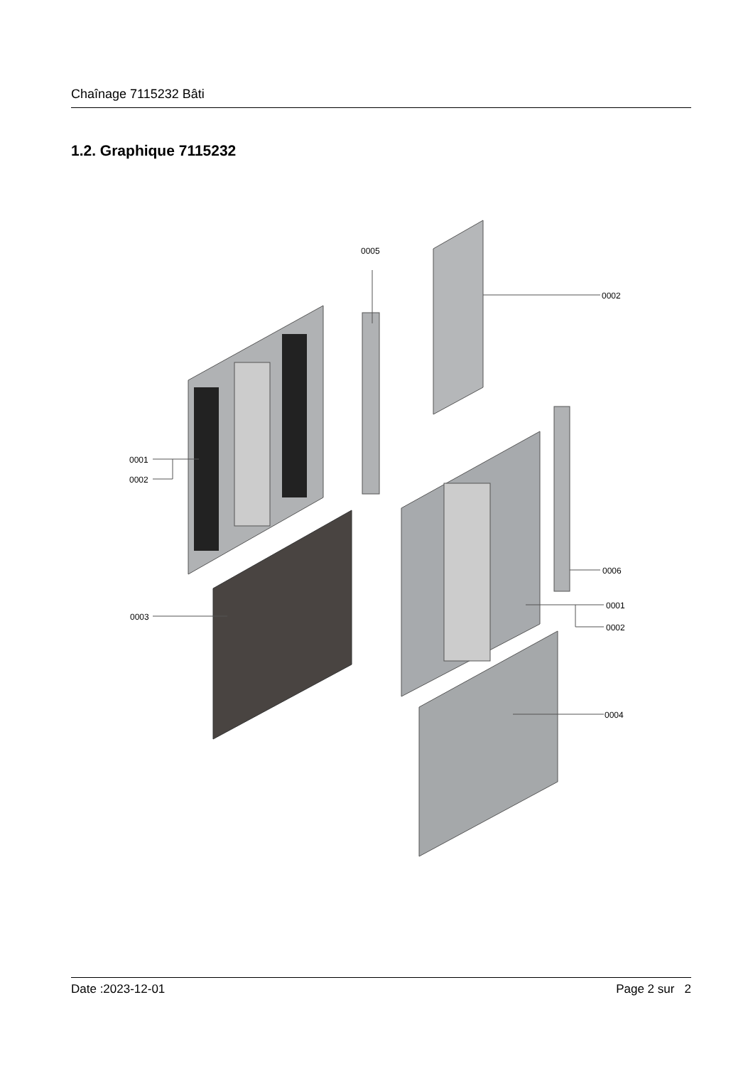Chaînage 7115232 Bâti
1.2. Graphique 7115232
0005
0002
0001
0002
0003
0006
0001
0002
0004
Date :2023-12-01 Page 2 sur 2